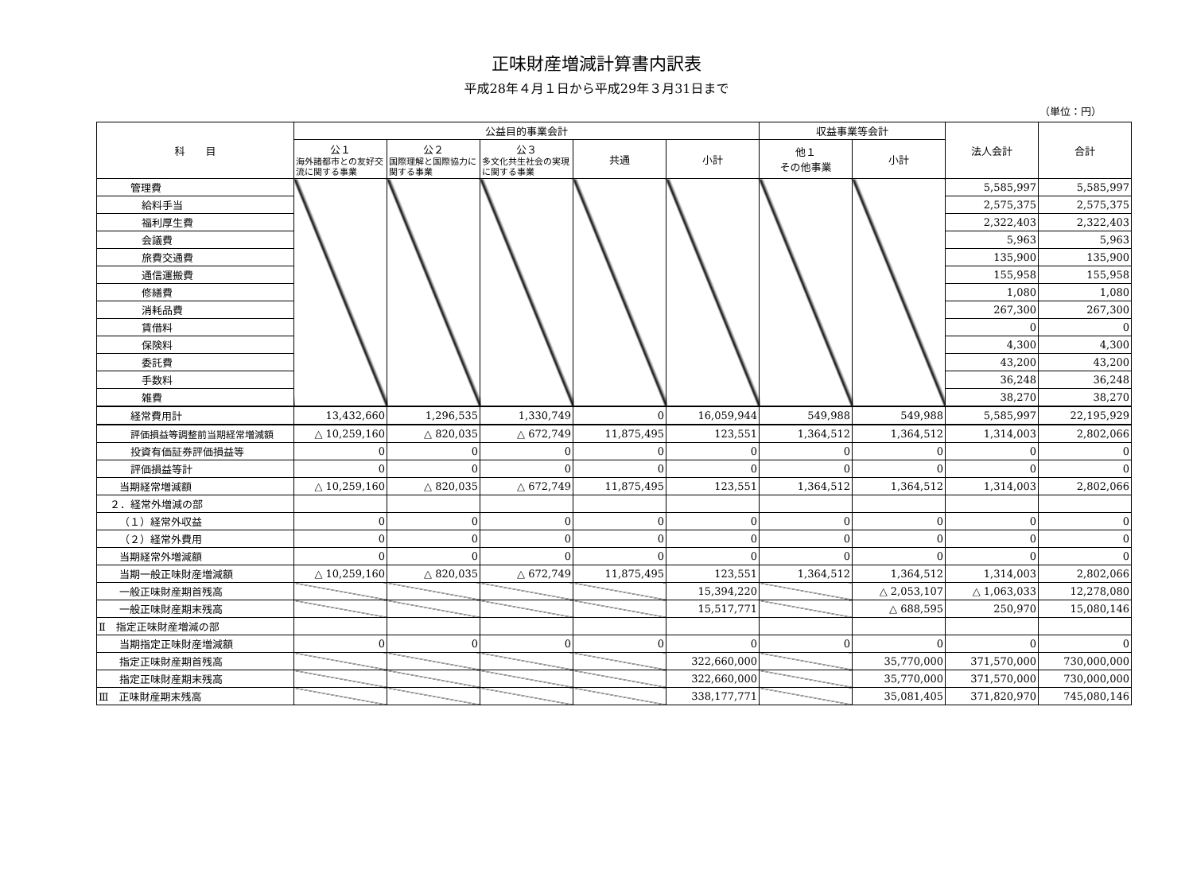正味財産増減計算書内訳表
平成28年４月１日から平成29年３月31日まで
（単位：円）
| 科 目 | 公益目的事業会計 | | | | | 収益事業等会計 | | 法人会計 | 合計 |
| --- | --- | --- | --- | --- | --- | --- | --- | --- | --- |
| | 公１ 海外諸都市との友好交流に関する事業 | 公２ 国際理解と国際協力に関する事業 | 公３ 多文化共生社会の実現に関する事業 | 共通 | 小計 | 他１ その他事業 | 小計 | | |
| 管理費 | | | | | | | | 5,585,997 | 5,585,997 |
| 給料手当 | | | | | | | | 2,575,375 | 2,575,375 |
| 福利厚生費 | | | | | | | | 2,322,403 | 2,322,403 |
| 会議費 | | | | | | | | 5,963 | 5,963 |
| 旅費交通費 | | | | | | | | 135,900 | 135,900 |
| 通信運搬費 | | | | | | | | 155,958 | 155,958 |
| 修繕費 | | | | | | | | 1,080 | 1,080 |
| 消耗品費 | | | | | | | | 267,300 | 267,300 |
| 賃借料 | | | | | | | | 0 | 0 |
| 保険料 | | | | | | | | 4,300 | 4,300 |
| 委託費 | | | | | | | | 43,200 | 43,200 |
| 手数料 | | | | | | | | 36,248 | 36,248 |
| 雑費 | | | | | | | | 38,270 | 38,270 |
| 経常費用計 | 13,432,660 | 1,296,535 | 1,330,749 | 0 | 16,059,944 | 549,988 | 549,988 | 5,585,997 | 22,195,929 |
| 評価損益等調整前当期経常増減額 | △ 10,259,160 | △ 820,035 | △ 672,749 | 11,875,495 | 123,551 | 1,364,512 | 1,364,512 | 1,314,003 | 2,802,066 |
| 投資有価証券評価損益等 | 0 | 0 | 0 | 0 | 0 | 0 | 0 | 0 | 0 |
| 評価損益等計 | 0 | 0 | 0 | 0 | 0 | 0 | 0 | 0 | 0 |
| 当期経常増減額 | △ 10,259,160 | △ 820,035 | △ 672,749 | 11,875,495 | 123,551 | 1,364,512 | 1,364,512 | 1,314,003 | 2,802,066 |
| ２．経常外増減の部 | | | | | | | | | |
| （１）経常外収益 | 0 | 0 | 0 | 0 | 0 | 0 | 0 | 0 | 0 |
| （２）経常外費用 | 0 | 0 | 0 | 0 | 0 | 0 | 0 | 0 | 0 |
| 当期経常外増減額 | 0 | 0 | 0 | 0 | 0 | 0 | 0 | 0 | 0 |
| 当期一般正味財産増減額 | △ 10,259,160 | △ 820,035 | △ 672,749 | 11,875,495 | 123,551 | 1,364,512 | 1,364,512 | 1,314,003 | 2,802,066 |
| 一般正味財産期首残高 | | | | | 15,394,220 | | △ 2,053,107 | △ 1,063,033 | 12,278,080 |
| 一般正味財産期末残高 | | | | | 15,517,771 | | △ 688,595 | 250,970 | 15,080,146 |
| Ⅱ 指定正味財産増減の部 | | | | | | | | | |
| 当期指定正味財産増減額 | 0 | 0 | 0 | 0 | 0 | 0 | 0 | 0 | 0 |
| 指定正味財産期首残高 | | | | | 322,660,000 | | 35,770,000 | 371,570,000 | 730,000,000 |
| 指定正味財産期末残高 | | | | | 322,660,000 | | 35,770,000 | 371,570,000 | 730,000,000 |
| Ⅲ 正味財産期末残高 | | | | | 338,177,771 | | 35,081,405 | 371,820,970 | 745,080,146 |